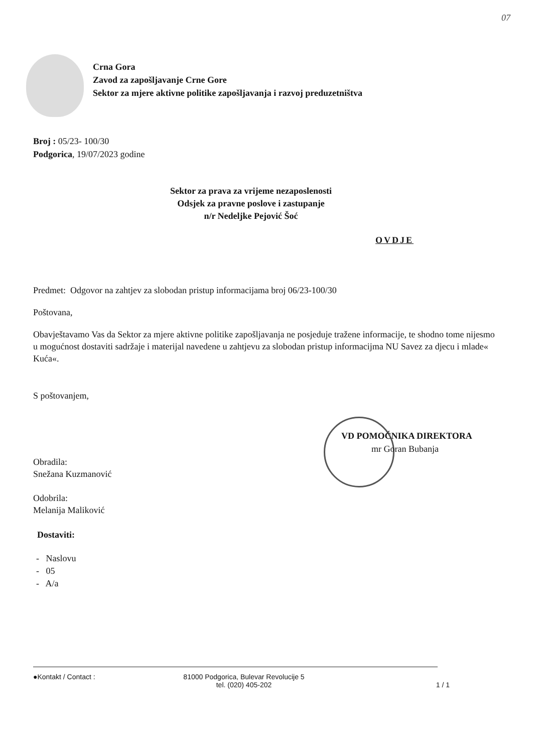07
Crna Gora
Zavod za zapošljavanje Crne Gore
Sektor za mjere aktivne politike zapošljavanja i razvoj preduzetništva
Broj : 05/23- 100/30
Podgorica, 19/07/2023 godine
Sektor za prava za vrijeme nezaposlenosti
Odsjek za pravne poslove i zastupanje
n/r Nedeljke Pejović Šoć
OVDJE
Predmet: Odgovor na zahtjev za slobodan pristup informacijama broj 06/23-100/30
Poštovana,
Obavještavamo Vas da Sektor za mjere aktivne politike zapošljavanja ne posjeduje tražene informacije, te shodno tome nijesmo u mogućnost dostaviti sadržaje i materijal navedene u zahtjevu za slobodan pristup informacijma NU Savez za djecu i mlade« Kuća«.
S poštovanjem,
VD POMOĆNIKA DIREKTORA
mr Goran Bubanja
Obradila:
Snežana Kuzmanović
Odobrila:
Melanija Maliković
Dostaviti:
- Naslovu
- 05
- A/a
●Kontakt / Contact : 81000 Podgorica, Bulevar Revolucije 5
tel. (020) 405-202
1 / 1